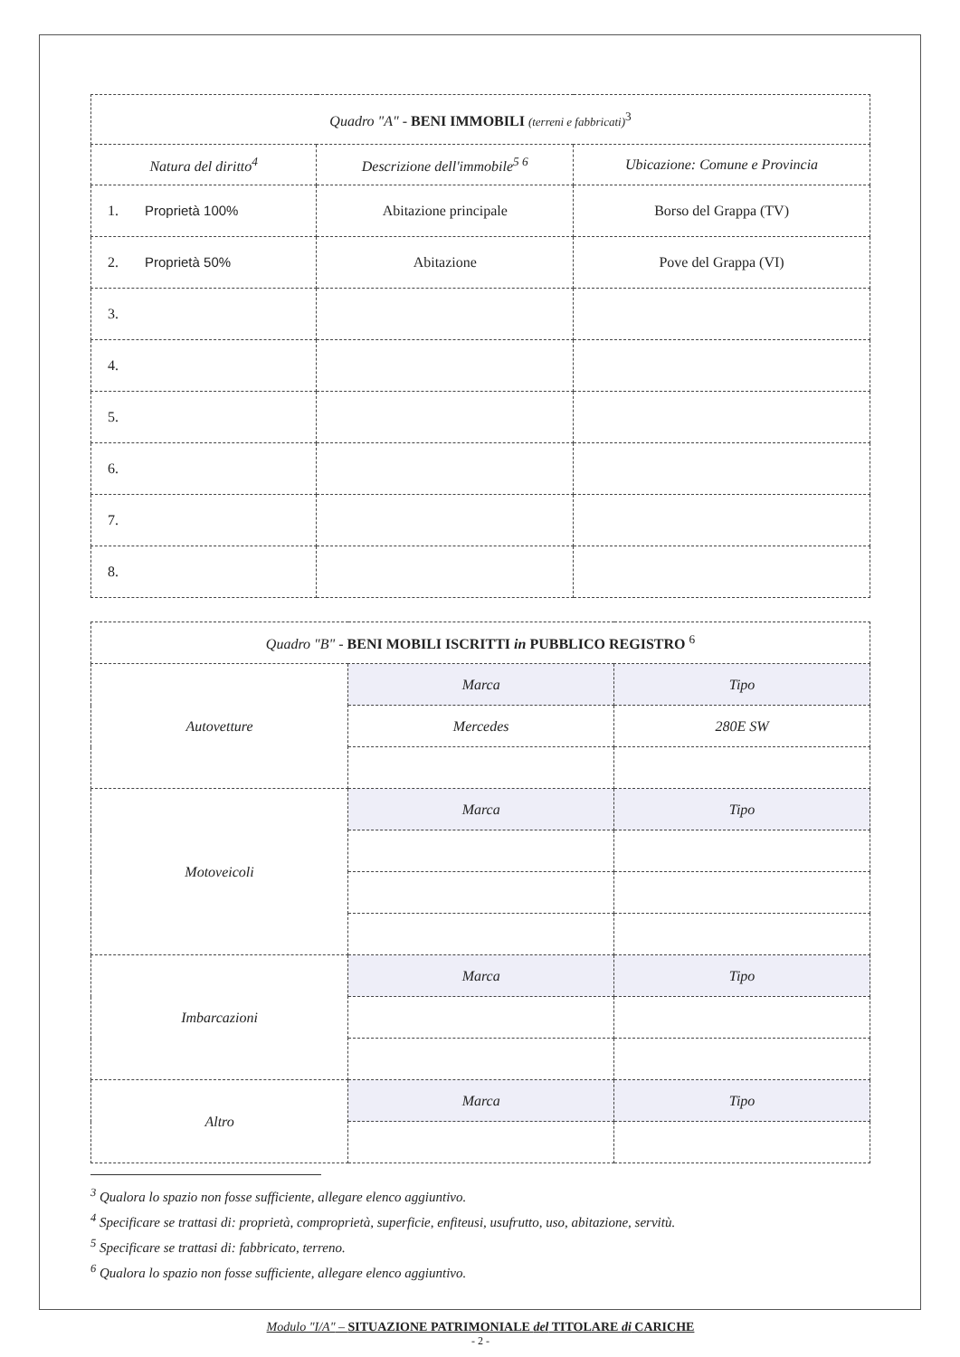| Quadro "A" - BENI IMMOBILI (terreni e fabbricati)<sup>3</sup> | | |
| Natura del diritto<sup>4</sup> | Descrizione dell'immobile<sup>5 6</sup> | Ubicazione: Comune e Provincia |
| 1. Proprietà 100% | Abitazione principale | Borso del Grappa (TV) |
| 2. Proprietà 50% | Abitazione | Pove del Grappa (VI) |
| 3. | | |
| 4. | | |
| 5. | | |
| 6. | | |
| 7. | | |
| 8. | | |
| Quadro "B" - BENI MOBILI ISCRITTI in PUBBLICO REGISTRO <sup>6</sup> | | |
| Autovetture | Marca | Tipo |
| | Mercedes | 280E SW |
| Motoveicoli | Marca | Tipo |
| Imbarcazioni | Marca | Tipo |
| Altro | Marca | Tipo |
<sup>3</sup> Qualora lo spazio non fosse sufficiente, allegare elenco aggiuntivo.
<sup>4</sup> Specificare se trattasi di: proprietà, comproprietà, superficie, enfiteusi, usufrutto, uso, abitazione, servitù.
<sup>5</sup> Specificare se trattasi di: fabbricato, terreno.
<sup>6</sup> Qualora lo spazio non fosse sufficiente, allegare elenco aggiuntivo.
Modulo "I/A" – SITUAZIONE PATRIMONIALE del TITOLARE di CARICHE
- 2 -